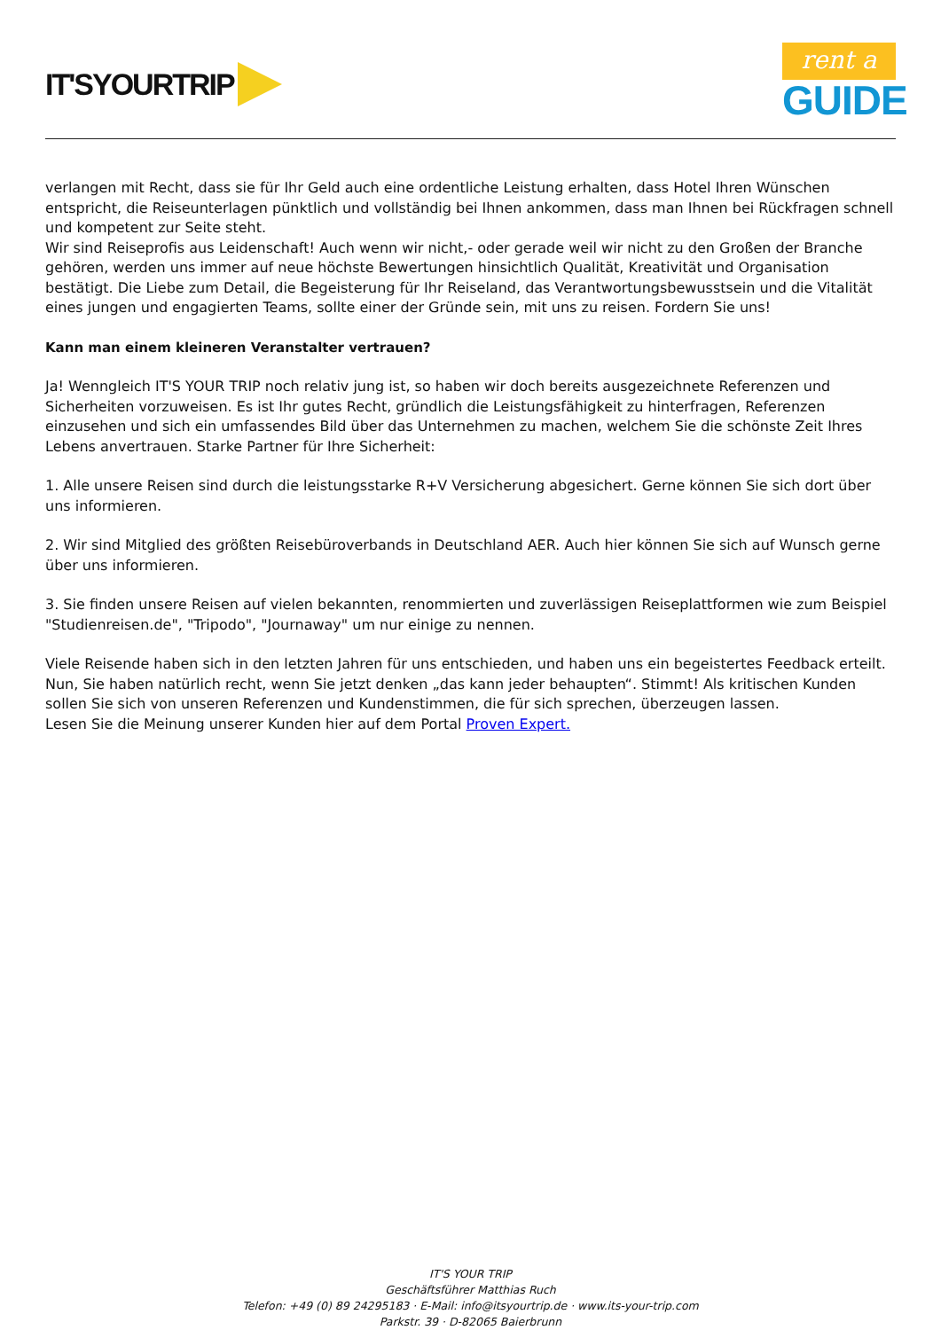IT'SYOURTRIP
rent a
GUIDE
verlangen mit Recht, dass sie für Ihr Geld auch eine ordentliche Leistung erhalten, dass Hotel Ihren Wünschen entspricht, die Reiseunterlagen pünktlich und vollständig bei Ihnen ankommen, dass man Ihnen bei Rückfragen schnell und kompetent zur Seite steht.
Wir sind Reiseprofis aus Leidenschaft! Auch wenn wir nicht,- oder gerade weil wir nicht zu den Großen der Branche gehören, werden uns immer auf neue höchste Bewertungen hinsichtlich Qualität, Kreativität und Organisation bestätigt. Die Liebe zum Detail, die Begeisterung für Ihr Reiseland, das Verantwortungsbewusstsein und die Vitalität eines jungen und engagierten Teams, sollte einer der Gründe sein, mit uns zu reisen. Fordern Sie uns!
Kann man einem kleineren Veranstalter vertrauen?
Ja! Wenngleich IT'S YOUR TRIP noch relativ jung ist, so haben wir doch bereits ausgezeichnete Referenzen und Sicherheiten vorzuweisen. Es ist Ihr gutes Recht, gründlich die Leistungsfähigkeit zu hinterfragen, Referenzen einzusehen und sich ein umfassendes Bild über das Unternehmen zu machen, welchem Sie die schönste Zeit Ihres Lebens anvertrauen. Starke Partner für Ihre Sicherheit:
1. Alle unsere Reisen sind durch die leistungsstarke R+V Versicherung abgesichert. Gerne können Sie sich dort über uns informieren.
2. Wir sind Mitglied des größten Reisebüroverbands in Deutschland AER. Auch hier können Sie sich auf Wunsch gerne über uns informieren.
3. Sie finden unsere Reisen auf vielen bekannten, renommierten und zuverlässigen Reiseplattformen wie zum Beispiel "Studienreisen.de", "Tripodo", "Journaway" um nur einige zu nennen.
Viele Reisende haben sich in den letzten Jahren für uns entschieden, und haben uns ein begeistertes Feedback erteilt. Nun, Sie haben natürlich recht, wenn Sie jetzt denken „das kann jeder behaupten“. Stimmt! Als kritischen Kunden sollen Sie sich von unseren Referenzen und Kundenstimmen, die für sich sprechen, überzeugen lassen.
Lesen Sie die Meinung unserer Kunden hier auf dem Portal Proven Expert.
IT'S YOUR TRIP
Geschäftsführer Matthias Ruch
Telefon: +49 (0) 89 24295183 · E-Mail: info@itsyourtrip.de · www.its-your-trip.com
Parkstr. 39 · D-82065 Baierbrunn